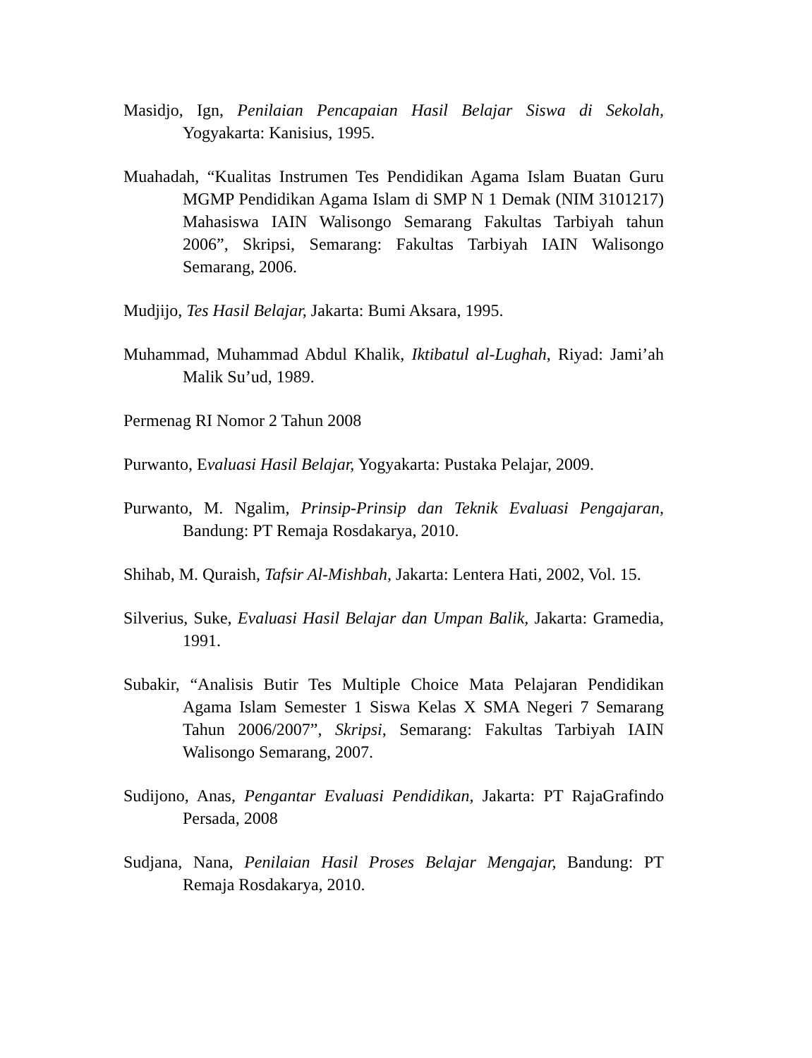Masidjo, Ign, Penilaian Pencapaian Hasil Belajar Siswa di Sekolah, Yogyakarta: Kanisius, 1995.
Muahadah, “Kualitas Instrumen Tes Pendidikan Agama Islam Buatan Guru MGMP Pendidikan Agama Islam di SMP N 1 Demak (NIM 3101217) Mahasiswa IAIN Walisongo Semarang Fakultas Tarbiyah tahun 2006”, Skripsi, Semarang: Fakultas Tarbiyah IAIN Walisongo Semarang, 2006.
Mudjijo, Tes Hasil Belajar, Jakarta: Bumi Aksara, 1995.
Muhammad, Muhammad Abdul Khalik, Iktibatul al-Lughah, Riyad: Jami’ah Malik Su’ud, 1989.
Permenag RI Nomor 2 Tahun 2008
Purwanto, Evaluasi Hasil Belajar, Yogyakarta: Pustaka Pelajar, 2009.
Purwanto, M. Ngalim, Prinsip-Prinsip dan Teknik Evaluasi Pengajaran, Bandung: PT Remaja Rosdakarya, 2010.
Shihab, M. Quraish, Tafsir Al-Mishbah, Jakarta: Lentera Hati, 2002, Vol. 15.
Silverius, Suke, Evaluasi Hasil Belajar dan Umpan Balik, Jakarta: Gramedia, 1991.
Subakir, “Analisis Butir Tes Multiple Choice Mata Pelajaran Pendidikan Agama Islam Semester 1 Siswa Kelas X SMA Negeri 7 Semarang Tahun 2006/2007”, Skripsi, Semarang: Fakultas Tarbiyah IAIN Walisongo Semarang, 2007.
Sudijono, Anas, Pengantar Evaluasi Pendidikan, Jakarta: PT RajaGrafindo Persada, 2008
Sudjana, Nana, Penilaian Hasil Proses Belajar Mengajar, Bandung: PT Remaja Rosdakarya, 2010.